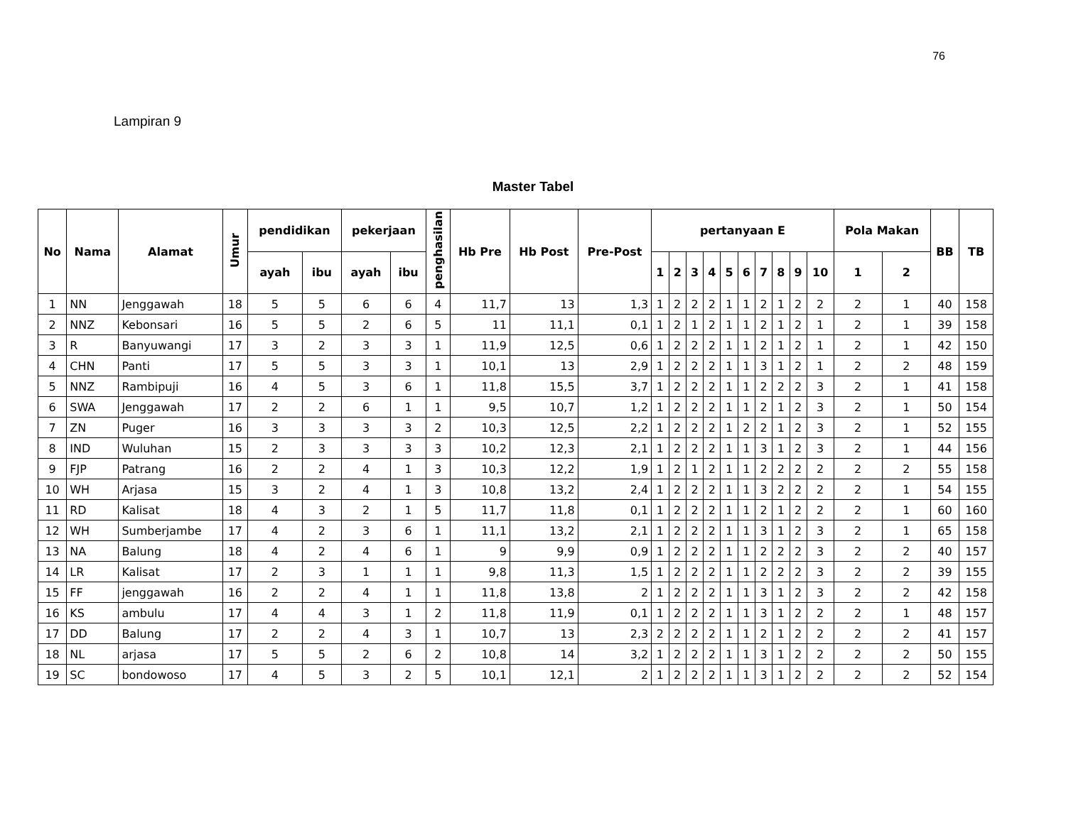76
Lampiran 9
Master Tabel
| No | Nama | Alamat | Umur | pendidikan | | pekerjaan | | penghasilan | Hb Pre | Hb Post | Pre-Post | pertanyaan E | | | | | | | | | | Pola Makan | | BB | TB |
| --- | --- | --- | --- | --- | --- | --- | --- | --- | --- | --- | --- | --- | --- | --- | --- | --- | --- | --- | --- | --- | --- | --- | --- | --- | --- |
| | | | | ayah | ibu | ayah | ibu | | | | | 1 | 2 | 3 | 4 | 5 | 6 | 7 | 8 | 9 | 10 | 1 | 2 | | |
| 1 | NN | Jenggawah | 18 | 5 | 5 | 6 | 6 | 4 | 11,7 | 13 | 1,3 | 1 | 2 | 2 | 2 | 1 | 1 | 2 | 1 | 2 | 2 | 2 | 1 | 40 | 158 |
| 2 | NNZ | Kebonsari | 16 | 5 | 5 | 2 | 6 | 5 | 11 | 11,1 | 0,1 | 1 | 2 | 1 | 2 | 1 | 1 | 2 | 1 | 2 | 1 | 2 | 1 | 39 | 158 |
| 3 | R | Banyuwangi | 17 | 3 | 2 | 3 | 3 | 1 | 11,9 | 12,5 | 0,6 | 1 | 2 | 2 | 2 | 1 | 1 | 2 | 1 | 2 | 1 | 2 | 1 | 42 | 150 |
| 4 | CHN | Panti | 17 | 5 | 5 | 3 | 3 | 1 | 10,1 | 13 | 2,9 | 1 | 2 | 2 | 2 | 1 | 1 | 3 | 1 | 2 | 1 | 2 | 2 | 48 | 159 |
| 5 | NNZ | Rambipuji | 16 | 4 | 5 | 3 | 6 | 1 | 11,8 | 15,5 | 3,7 | 1 | 2 | 2 | 2 | 1 | 1 | 2 | 2 | 2 | 3 | 2 | 1 | 41 | 158 |
| 6 | SWA | Jenggawah | 17 | 2 | 2 | 6 | 1 | 1 | 9,5 | 10,7 | 1,2 | 1 | 2 | 2 | 2 | 1 | 1 | 2 | 1 | 2 | 3 | 2 | 1 | 50 | 154 |
| 7 | ZN | Puger | 16 | 3 | 3 | 3 | 3 | 2 | 10,3 | 12,5 | 2,2 | 1 | 2 | 2 | 2 | 1 | 2 | 2 | 1 | 2 | 3 | 2 | 1 | 52 | 155 |
| 8 | IND | Wuluhan | 15 | 2 | 3 | 3 | 3 | 3 | 10,2 | 12,3 | 2,1 | 1 | 2 | 2 | 2 | 1 | 1 | 3 | 1 | 2 | 3 | 2 | 1 | 44 | 156 |
| 9 | FJP | Patrang | 16 | 2 | 2 | 4 | 1 | 3 | 10,3 | 12,2 | 1,9 | 1 | 2 | 1 | 2 | 1 | 1 | 2 | 2 | 2 | 2 | 2 | 2 | 55 | 158 |
| 10 | WH | Arjasa | 15 | 3 | 2 | 4 | 1 | 3 | 10,8 | 13,2 | 2,4 | 1 | 2 | 2 | 2 | 1 | 1 | 3 | 2 | 2 | 2 | 2 | 1 | 54 | 155 |
| 11 | RD | Kalisat | 18 | 4 | 3 | 2 | 1 | 5 | 11,7 | 11,8 | 0,1 | 1 | 2 | 2 | 2 | 1 | 1 | 2 | 1 | 2 | 2 | 2 | 1 | 60 | 160 |
| 12 | WH | Sumberjambe | 17 | 4 | 2 | 3 | 6 | 1 | 11,1 | 13,2 | 2,1 | 1 | 2 | 2 | 2 | 1 | 1 | 3 | 1 | 2 | 3 | 2 | 1 | 65 | 158 |
| 13 | NA | Balung | 18 | 4 | 2 | 4 | 6 | 1 | 9 | 9,9 | 0,9 | 1 | 2 | 2 | 2 | 1 | 1 | 2 | 2 | 2 | 3 | 2 | 2 | 40 | 157 |
| 14 | LR | Kalisat | 17 | 2 | 3 | 1 | 1 | 1 | 9,8 | 11,3 | 1,5 | 1 | 2 | 2 | 2 | 1 | 1 | 2 | 2 | 2 | 3 | 2 | 2 | 39 | 155 |
| 15 | FF | jenggawah | 16 | 2 | 2 | 4 | 1 | 1 | 11,8 | 13,8 | 2 | 1 | 2 | 2 | 2 | 1 | 1 | 3 | 1 | 2 | 3 | 2 | 2 | 42 | 158 |
| 16 | KS | ambulu | 17 | 4 | 4 | 3 | 1 | 2 | 11,8 | 11,9 | 0,1 | 1 | 2 | 2 | 2 | 1 | 1 | 3 | 1 | 2 | 2 | 2 | 1 | 48 | 157 |
| 17 | DD | Balung | 17 | 2 | 2 | 4 | 3 | 1 | 10,7 | 13 | 2,3 | 2 | 2 | 2 | 2 | 1 | 1 | 2 | 1 | 2 | 2 | 2 | 2 | 41 | 157 |
| 18 | NL | arjasa | 17 | 5 | 5 | 2 | 6 | 2 | 10,8 | 14 | 3,2 | 1 | 2 | 2 | 2 | 1 | 1 | 3 | 1 | 2 | 2 | 2 | 2 | 50 | 155 |
| 19 | SC | bondowoso | 17 | 4 | 5 | 3 | 2 | 5 | 10,1 | 12,1 | 2 | 1 | 2 | 2 | 2 | 1 | 1 | 3 | 1 | 2 | 2 | 2 | 2 | 52 | 154 |